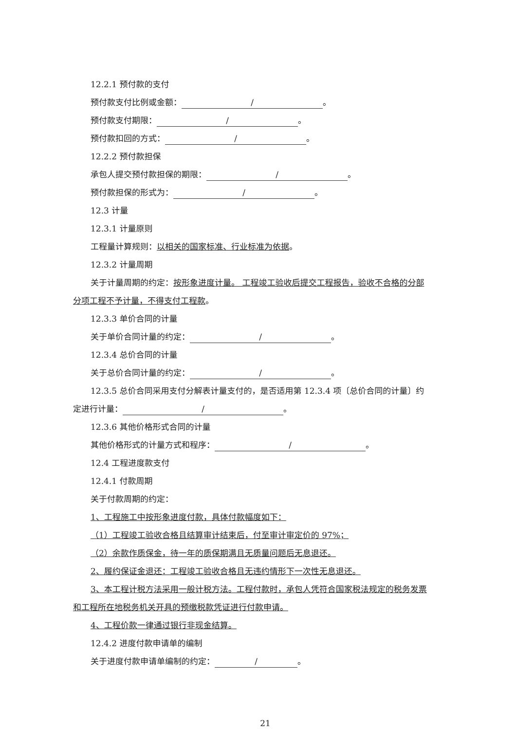12.2.1 预付款的支付
预付款支付比例或金额： / 。
预付款支付期限： / 。
预付款扣回的方式： / 。
12.2.2 预付款担保
承包人提交预付款担保的期限： / 。
预付款担保的形式为： / 。
12.3 计量
12.3.1 计量原则
工程量计算规则：以相关的国家标准、行业标准为依据。
12.3.2 计量周期
关于计量周期的约定：按形象进度计量。 工程竣工验收后提交工程报告，验收不合格的分部
分项工程不予计量，不得支付工程款。
12.3.3 单价合同的计量
关于单价合同计量的约定： / 。
12.3.4 总价合同的计量
关于总价合同计量的约定： / 。
12.3.5 总价合同采用支付分解表计量支付的，是否适用第 12.3.4 项〔总价合同的计量〕约
定进行计量： / 。
12.3.6 其他价格形式合同的计量
其他价格形式的计量方式和程序： / 。
12.4 工程进度款支付
12.4.1 付款周期
关于付款周期的约定：
1、工程施工中按形象进度付款，具体付款幅度如下：
（1）工程竣工验收合格且结算审计结束后，付至审计审定价的 97%；
（2）余款作质保金，待一年的质保期满且无质量问题后无息退还。
2、履约保证金退还：工程竣工验收合格且无违约情形下一次性无息退还。
3、本工程计税方法采用一般计税方法。工程付款时，承包人凭符合国家税法规定的税务发票
和工程所在地税务机关开具的预缴税款凭证进行付款申请。
4、工程价款一律通过银行非现金结算。
12.4.2 进度付款申请单的编制
关于进度付款申请单编制的约定： / 。
21